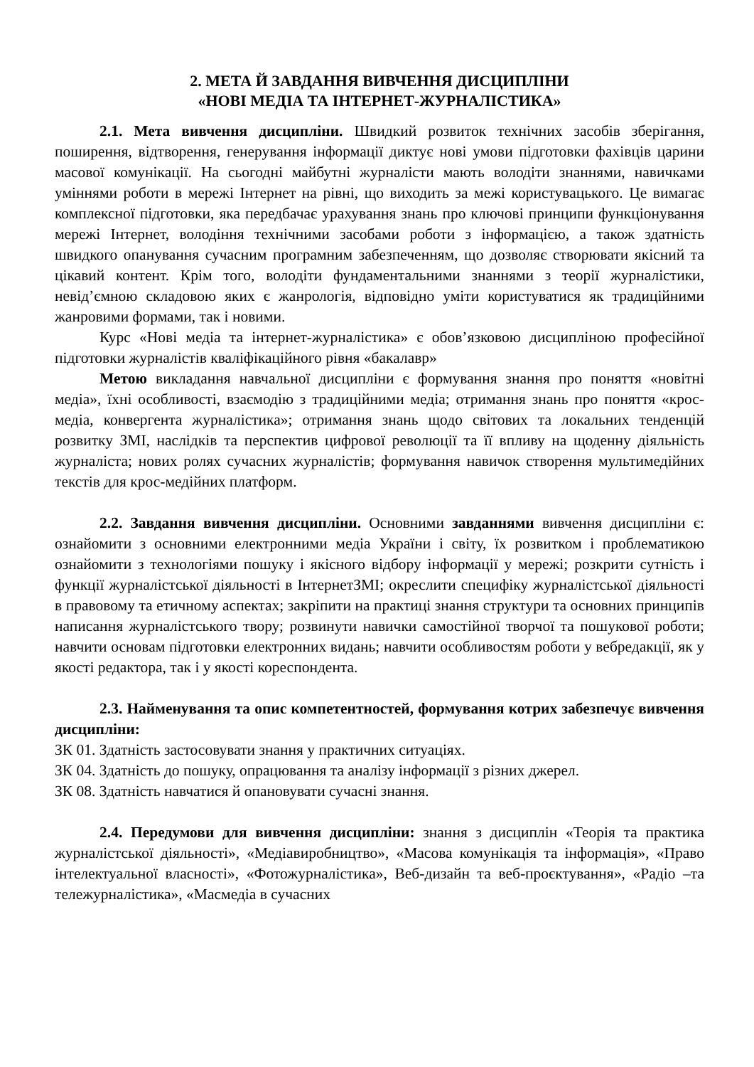2. МЕТА Й ЗАВДАННЯ ВИВЧЕННЯ ДИСЦИПЛІНИ
«НОВІ МЕДІА ТА ІНТЕРНЕТ-ЖУРНАЛІСТИКА»
2.1. Мета вивчення дисципліни. Швидкий розвиток технічних засобів зберігання, поширення, відтворення, генерування інформації диктує нові умови підготовки фахівців царини масової комунікації. На сьогодні майбутні журналісти мають володіти знаннями, навичками уміннями роботи в мережі Інтернет на рівні, що виходить за межі користувацького. Це вимагає комплексної підготовки, яка передбачає урахування знань про ключові принципи функціонування мережі Інтернет, володіння технічними засобами роботи з інформацією, а також здатність швидкого опанування сучасним програмним забезпеченням, що дозволяє створювати якісний та цікавий контент. Крім того, володіти фундаментальними знаннями з теорії журналістики, невід’ємною складовою яких є жанрологія, відповідно уміти користуватися як традиційними жанровими формами, так і новими.
Курс «Нові медіа та інтернет-журналістика» є обов’язковою дисципліною професійної підготовки журналістів кваліфікаційного рівня «бакалавр»
Метою викладання навчальної дисципліни є формування знання про поняття «новітні медіа», їхні особливості, взаємодію з традиційними медіа; отримання знань про поняття «крос-медіа, конвергента журналістика»; отримання знань щодо світових та локальних тенденцій розвитку ЗМІ, наслідків та перспектив цифрової революції та її впливу на щоденну діяльність журналіста; нових ролях сучасних журналістів; формування навичок створення мультимедійних текстів для крос-медійних платформ.
2.2. Завдання вивчення дисципліни. Основними завданнями вивчення дисципліни є: ознайомити з основними електронними медіа України і світу, їх розвитком і проблематикою ознайомити з технологіями пошуку і якісного відбору інформації у мережі; розкрити сутність і функції журналістської діяльності в ІнтернетЗМІ; окреслити специфіку журналістської діяльності в правовому та етичному аспектах; закріпити на практиці знання структури та основних принципів написання журналістського твору; розвинути навички самостійної творчої та пошукової роботи; навчити основам підготовки електронних видань; навчити особливостям роботи у вебредакції, як у якості редактора, так і у якості кореспондента.
2.3. Найменування та опис компетентностей, формування котрих забезпечує вивчення дисципліни:
ЗК 01. Здатність застосовувати знання у практичних ситуаціях.
ЗК 04. Здатність до пошуку, опрацювання та аналізу інформації з різних джерел.
ЗК 08. Здатність навчатися й опановувати сучасні знання.
2.4. Передумови для вивчення дисципліни: знання з дисциплін «Теорія та практика журналістської діяльності», «Медіавиробництво», «Масова комунікація та інформація», «Право інтелектуальної власності», «Фотожурналістика», Веб-дизайн та веб-проєктування», «Радіо –та тележурналістика», «Масмедіа в сучасних